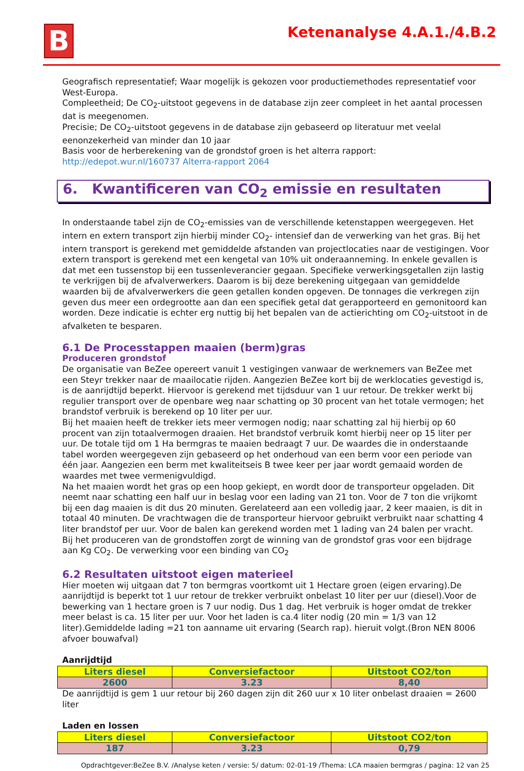B Ketenanalyse 4.A.1./4.B.2
Geografisch representatief; Waar mogelijk is gekozen voor productiemethodes representatief voor West-Europa.
Compleetheid; De CO<sub>2</sub>-uitstoot gegevens in de database zijn zeer compleet in het aantal processen dat is meegenomen.
Precisie; De CO<sub>2</sub>-uitstoot gegevens in de database zijn gebaseerd op literatuur met veelal eenonzekerheid van minder dan 10 jaar
Basis voor de herberekening van de grondstof groen is het alterra rapport: http://edepot.wur.nl/160737 Alterra-rapport 2064
6. Kwantificeren van CO<sub>2</sub> emissie en resultaten
In onderstaande tabel zijn de CO<sub>2</sub>-emissies van de verschillende ketenstappen weergegeven. Het intern en extern transport zijn hierbij minder CO<sub>2</sub>- intensief dan de verwerking van het gras. Bij het intern transport is gerekend met gemiddelde afstanden van projectlocaties naar de vestigingen. Voor extern transport is gerekend met een kengetal van 10% uit onderaanneming. In enkele gevallen is dat met een tussenstop bij een tussenleverancier gegaan. Specifieke verwerkingsgetallen zijn lastig te verkrijgen bij de afvalverwerkers. Daarom is bij deze berekening uitgegaan van gemiddelde waarden bij de afvalverwerkers die geen getallen konden opgeven. De tonnages die verkregen zijn geven dus meer een ordegrootte aan dan een specifiek getal dat gerapporteerd en gemonitoord kan worden. Deze indicatie is echter erg nuttig bij het bepalen van de actierichting om CO<sub>2</sub>-uitstoot in de afvalketen te besparen.
6.1 De Processtappen maaien (berm)gras
Produceren grondstof
De organisatie van BeZee opereert vanuit 1 vestigingen vanwaar de werknemers van BeZee met een Steyr trekker naar de maailocatie rijden. Aangezien BeZee kort bij de werklocaties gevestigd is, is de aanrijdtijd beperkt. Hiervoor is gerekend met tijdsduur van 1 uur retour. De trekker werkt bij regulier transport over de openbare weg naar schatting op 30 procent van het totale vermogen; het brandstof verbruik is berekend op 10 liter per uur.
Bij het maaien heeft de trekker iets meer vermogen nodig; naar schatting zal hij hierbij op 60 procent van zijn totaalvermogen draaien. Het brandstof verbruik komt hierbij neer op 15 liter per uur. De totale tijd om 1 Ha bermgras te maaien bedraagt 7 uur. De waardes die in onderstaande tabel worden weergegeven zijn gebaseerd op het onderhoud van een berm voor een periode van één jaar. Aangezien een berm met kwaliteitseis B twee keer per jaar wordt gemaaid worden de waardes met twee vermenigvuldigd.
Na het maaien wordt het gras op een hoop gekiept, en wordt door de transporteur opgeladen. Dit neemt naar schatting een half uur in beslag voor een lading van 21 ton. Voor de 7 ton die vrijkomt bij een dag maaien is dit dus 20 minuten. Gerelateerd aan een volledig jaar, 2 keer maaien, is dit in totaal 40 minuten. De vrachtwagen die de transporteur hiervoor gebruikt verbruikt naar schatting 4 liter brandstof per uur. Voor de balen kan gerekend worden met 1 lading van 24 balen per vracht.
Bij het produceren van de grondstoffen zorgt de winning van de grondstof gras voor een bijdrage aan Kg CO<sub>2</sub>. De verwerking voor een binding van CO<sub>2</sub>
6.2 Resultaten uitstoot eigen materieel
Hier moeten wij uitgaan dat 7 ton bermgras voortkomt uit 1 Hectare groen (eigen ervaring).De aanrijdtijd is beperkt tot 1 uur retour de trekker verbruikt onbelast 10 liter per uur (diesel).Voor de bewerking van 1 hectare groen is 7 uur nodig. Dus 1 dag. Het verbruik is hoger omdat de trekker meer belast is ca. 15 liter per uur. Voor het laden is ca.4 liter nodig (20 min = 1/3 van 12 liter).Gemiddelde lading =21 ton aanname uit ervaring (Search rap). hieruit volgt.(Bron NEN 8006 afvoer bouwafval)
Aanrijdtijd
| Liters diesel | Conversiefactoor | Uitstoot CO2/ton |
| --- | --- | --- |
| 2600 | 3.23 | 8,40 |
De aanrijdtijd is gem 1 uur retour bij 260 dagen zijn dit 260 uur x 10 liter onbelast draaien = 2600 liter
Laden en lossen
| Liters diesel | Conversiefactoor | Uitstoot CO2/ton |
| --- | --- | --- |
| 187 | 3.23 | 0,79 |
Opdrachtgever:BeZee B.V. /Analyse keten / versie: 5/ datum: 02-01-19 /Thema: LCA maaien bermgras / pagina: 12 van 25